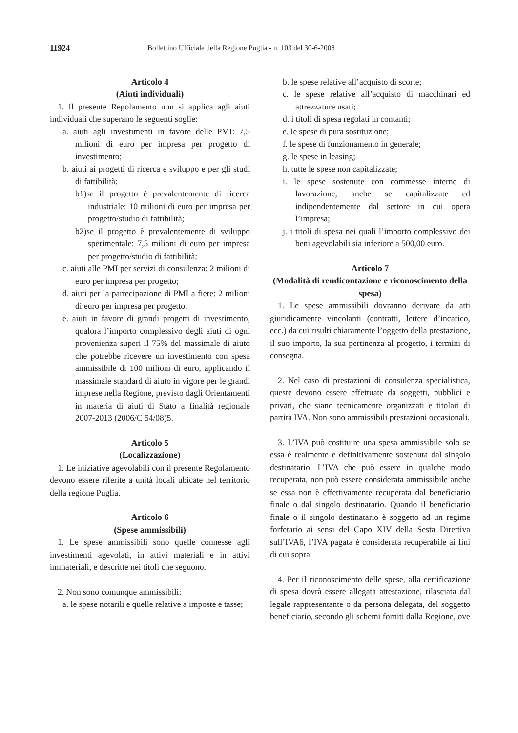11924 Bollettino Ufficiale della Regione Puglia - n. 103 del 30-6-2008
Articolo 4
(Aiuti individuali)
1. Il presente Regolamento non si applica agli aiuti individuali che superano le seguenti soglie:
a. aiuti agli investimenti in favore delle PMI: 7,5 milioni di euro per impresa per progetto di investimento;
b. aiuti ai progetti di ricerca e sviluppo e per gli studi di fattibilità:
b1)se il progetto è prevalentemente di ricerca industriale: 10 milioni di euro per impresa per progetto/studio di fattibilità;
b2)se il progetto è prevalentemente di sviluppo sperimentale: 7,5 milioni di euro per impresa per progetto/studio di fattibilità;
c. aiuti alle PMI per servizi di consulenza: 2 milioni di euro per impresa per progetto;
d. aiuti per la partecipazione di PMI a fiere: 2 milioni di euro per impresa per progetto;
e. aiuti in favore di grandi progetti di investimento, qualora l’importo complessivo degli aiuti di ogni provenienza superi il 75% del massimale di aiuto che potrebbe ricevere un investimento con spesa ammissibile di 100 milioni di euro, applicando il massimale standard di aiuto in vigore per le grandi imprese nella Regione, previsto dagli Orientamenti in materia di aiuti di Stato a finalità regionale 2007-2013 (2006/C 54/08)5.
Articolo 5
(Localizzazione)
1. Le iniziative agevolabili con il presente Regolamento devono essere riferite a unità locali ubicate nel territorio della regione Puglia.
Articolo 6
(Spese ammissibili)
1. Le spese ammissibili sono quelle connesse agli investimenti agevolati, in attivi materiali e in attivi immateriali, e descritte nei titoli che seguono.
2. Non sono comunque ammissibili:
a. le spese notarili e quelle relative a imposte e tasse;
b. le spese relative all’acquisto di scorte;
c. le spese relative all’acquisto di macchinari ed attrezzature usati;
d. i titoli di spesa regolati in contanti;
e. le spese di pura sostituzione;
f. le spese di funzionamento in generale;
g. le spese in leasing;
h. tutte le spese non capitalizzate;
i. le spese sostenute con commesse interne di lavorazione, anche se capitalizzate ed indipendentemente dal settore in cui opera l’impresa;
j. i titoli di spesa nei quali l’importo complessivo dei beni agevolabili sia inferiore a 500,00 euro.
Articolo 7
(Modalità di rendicontazione e riconoscimento della spesa)
1. Le spese ammissibili dovranno derivare da atti giuridicamente vincolanti (contratti, lettere d’incarico, ecc.) da cui risulti chiaramente l’oggetto della prestazione, il suo importo, la sua pertinenza al progetto, i termini di consegna.
2. Nel caso di prestazioni di consulenza specialistica, queste devono essere effettuate da soggetti, pubblici e privati, che siano tecnicamente organizzati e titolari di partita IVA. Non sono ammissibili prestazioni occasionali.
3. L’IVA può costituire una spesa ammissibile solo se essa è realmente e definitivamente sostenuta dal singolo destinatario. L’IVA che può essere in qualche modo recuperata, non può essere considerata ammissibile anche se essa non è effettivamente recuperata dal beneficiario finale o dal singolo destinatario. Quando il beneficiario finale o il singolo destinatario è soggetto ad un regime forfetario ai sensi del Capo XIV della Sesta Direttiva sull’IVA6, l’IVA pagata è considerata recuperabile ai fini di cui sopra.
4. Per il riconoscimento delle spese, alla certificazione di spesa dovrà essere allegata attestazione, rilasciata dal legale rappresentante o da persona delegata, del soggetto beneficiario, secondo gli schemi forniti dalla Regione, ove